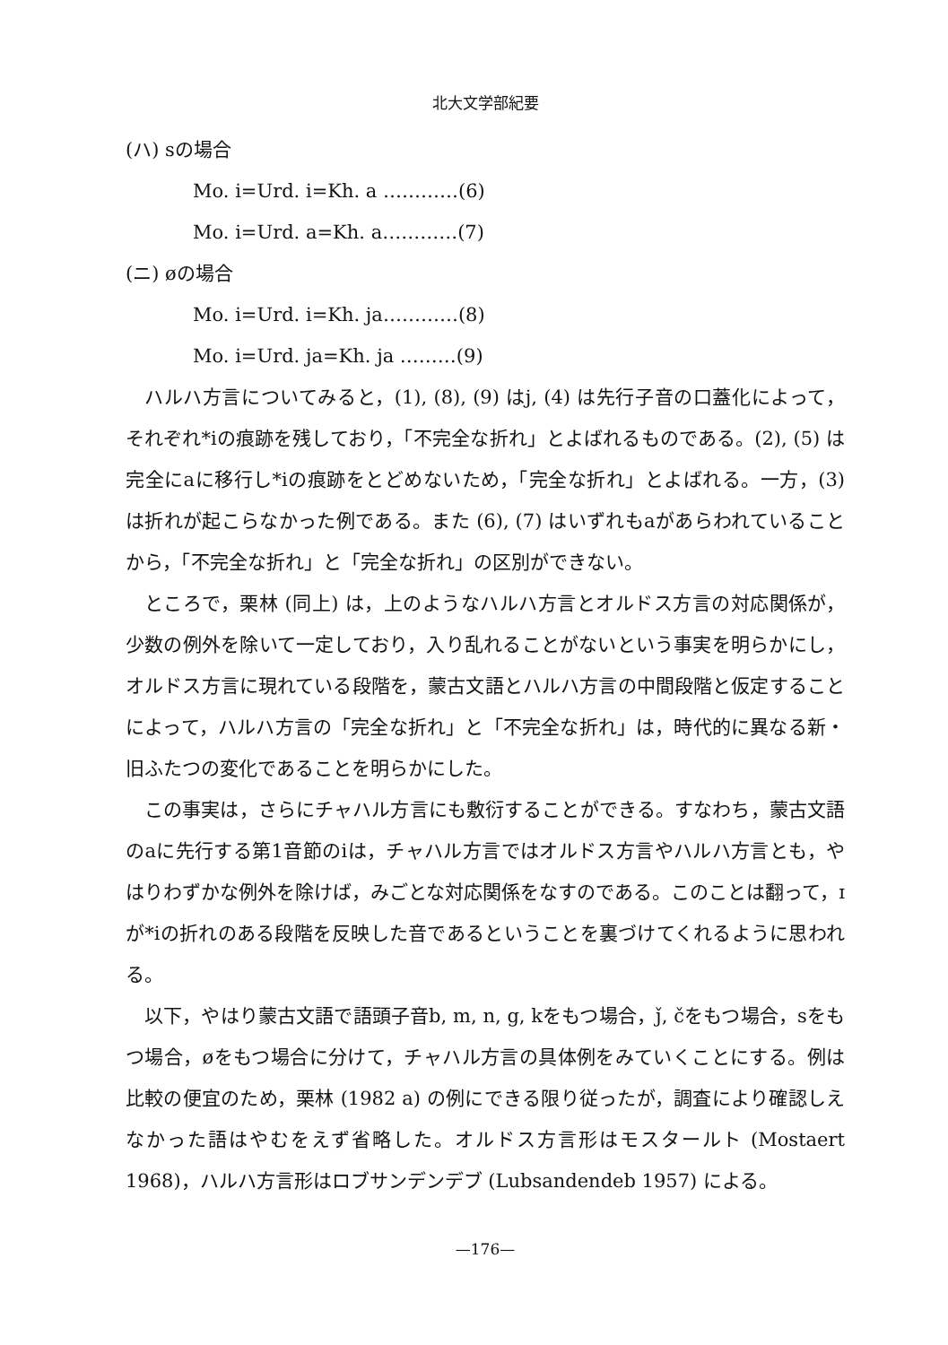北大文学部紀要
(ハ) sの場合
Mo. i=Urd. i=Kh. a …………(6)
Mo. i=Urd. a=Kh. a…………(7)
(ニ) øの場合
Mo. i=Urd. i=Kh. ja…………(8)
Mo. i=Urd. ja=Kh. ja ………(9)
ハルハ方言についてみると，(1), (8), (9) はj, (4) は先行子音の口蓋化によって，それぞれ*iの痕跡を残しており，「不完全な折れ」とよばれるものである。(2), (5) は完全にaに移行し*iの痕跡をとどめないため，「完全な折れ」とよばれる。一方，(3) は折れが起こらなかった例である。また (6), (7) はいずれもaがあらわれていることから，「不完全な折れ」と「完全な折れ」の区別ができない。
ところで，栗林 (同上) は，上のようなハルハ方言とオルドス方言の対応関係が，少数の例外を除いて一定しており，入り乱れることがないという事実を明らかにし，オルドス方言に現れている段階を，蒙古文語とハルハ方言の中間段階と仮定することによって，ハルハ方言の「完全な折れ」と「不完全な折れ」は，時代的に異なる新・旧ふたつの変化であることを明らかにした。
この事実は，さらにチャハル方言にも敷衍することができる。すなわち，蒙古文語のaに先行する第1音節のiは，チャハル方言ではオルドス方言やハルハ方言とも，やはりわずかな例外を除けば，みごとな対応関係をなすのである。このことは翻って，ɪが*iの折れのある段階を反映した音であるということを裏づけてくれるように思われる。
以下，やはり蒙古文語で語頭子音b, m, n, g, kをもつ場合，ǰ, čをもつ場合，sをもつ場合，øをもつ場合に分けて，チャハル方言の具体例をみていくことにする。例は比較の便宜のため，栗林 (1982 a) の例にできる限り従ったが，調査により確認しえなかった語はやむをえず省略した。オルドス方言形はモスタールト (Mostaert 1968)，ハルハ方言形はロブサンデンデブ (Lubsandendeb 1957) による。
—176—